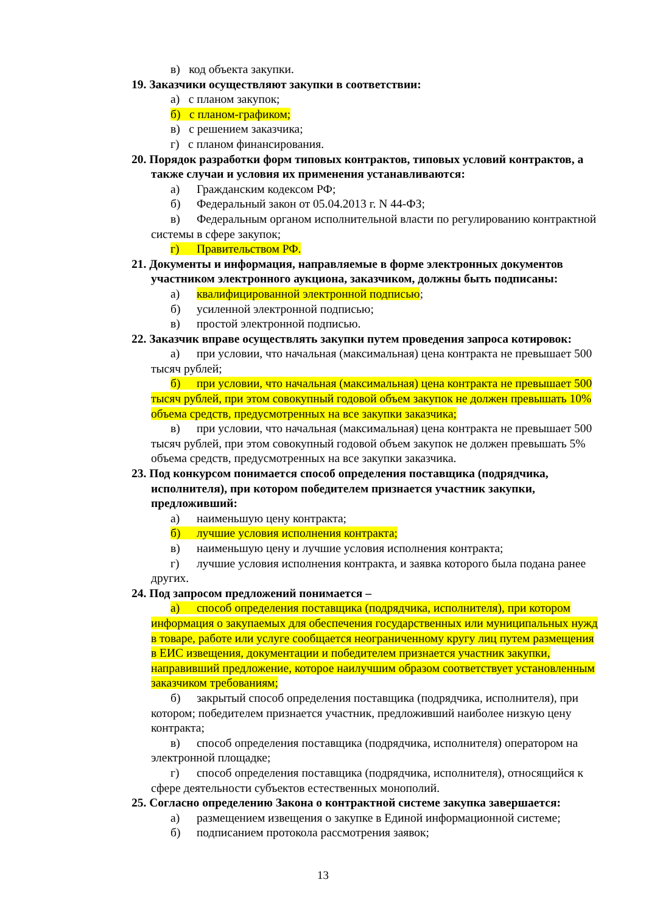в) код объекта закупки.
19. Заказчики осуществляют закупки в соответствии:
а) с планом закупок;
б) с планом-графиком;
в) с решением заказчика;
г) с планом финансирования.
20. Порядок разработки форм типовых контрактов, типовых условий контрактов, а также случаи и условия их применения устанавливаются:
а) Гражданским кодексом РФ;
б) Федеральный закон от 05.04.2013 г. N 44-ФЗ;
в) Федеральным органом исполнительной власти по регулированию контрактной системы в сфере закупок;
г) Правительством РФ.
21. Документы и информация, направляемые в форме электронных документов участником электронного аукциона, заказчиком, должны быть подписаны:
а) квалифицированной электронной подписью;
б) усиленной электронной подписью;
в) простой электронной подписью.
22. Заказчик вправе осуществлять закупки путем проведения запроса котировок:
а) при условии, что начальная (максимальная) цена контракта не превышает 500 тысяч рублей;
б) при условии, что начальная (максимальная) цена контракта не превышает 500 тысяч рублей, при этом совокупный годовой объем закупок не должен превышать 10% объема средств, предусмотренных на все закупки заказчика;
в) при условии, что начальная (максимальная) цена контракта не превышает 500 тысяч рублей, при этом совокупный годовой объем закупок не должен превышать 5% объема средств, предусмотренных на все закупки заказчика.
23. Под конкурсом понимается способ определения поставщика (подрядчика, исполнителя), при котором победителем признается участник закупки, предложивший:
а) наименьшую цену контракта;
б) лучшие условия исполнения контракта;
в) наименьшую цену и лучшие условия исполнения контракта;
г) лучшие условия исполнения контракта, и заявка которого была подана ранее других.
24. Под запросом предложений понимается –
а) способ определения поставщика (подрядчика, исполнителя), при котором информация о закупаемых для обеспечения государственных или муниципальных нужд в товаре, работе или услуге сообщается неограниченному кругу лиц путем размещения в ЕИС извещения, документации и победителем признается участник закупки, направивший предложение, которое наилучшим образом соответствует установленным заказчиком требованиям;
б) закрытый способ определения поставщика (подрядчика, исполнителя), при котором; победителем признается участник, предложивший наиболее низкую цену контракта;
в) способ определения поставщика (подрядчика, исполнителя) оператором на электронной площадке;
г) способ определения поставщика (подрядчика, исполнителя), относящийся к сфере деятельности субъектов естественных монополий.
25. Согласно определению Закона о контрактной системе закупка завершается:
а) размещением извещения о закупке в Единой информационной системе;
б) подписанием протокола рассмотрения заявок;
13